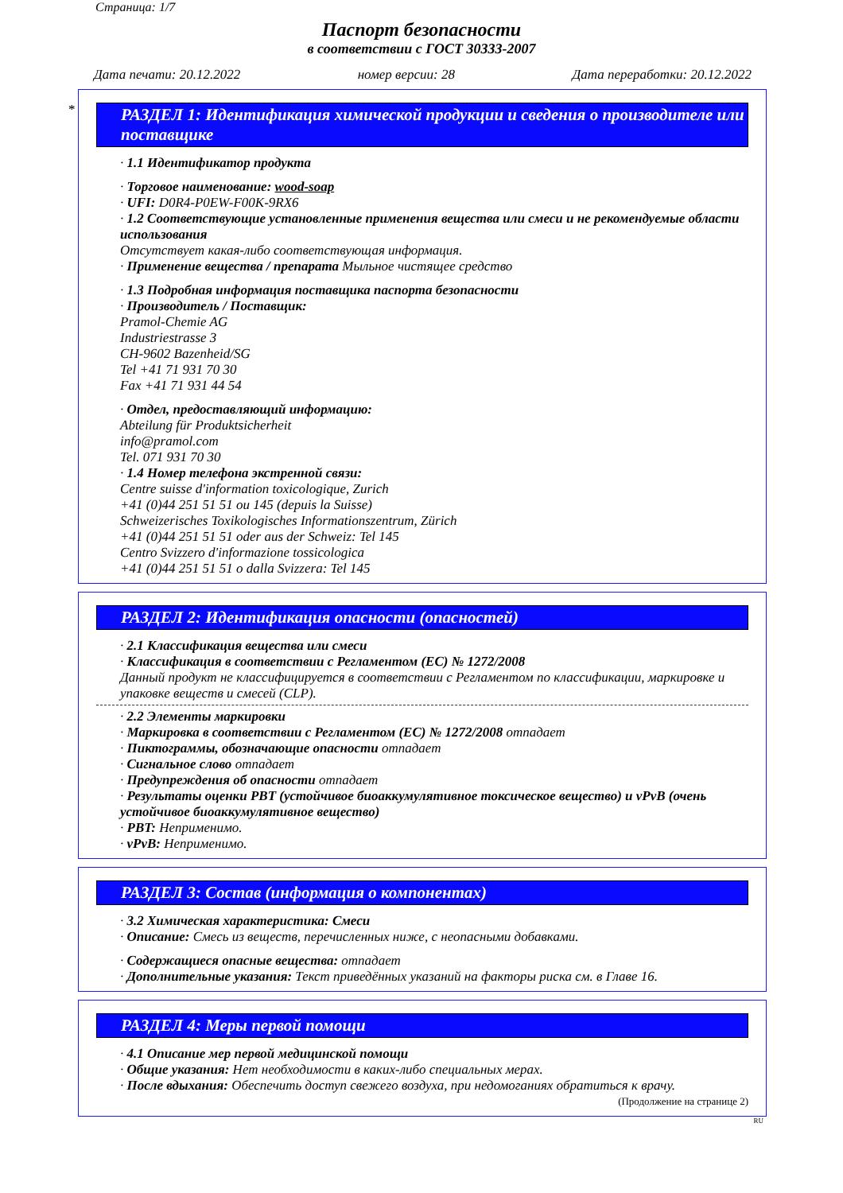Страница: 1/7
Паспорт безопасности
в соответствии с ГОСТ 30333-2007
Дата печати: 20.12.2022 номер версии: 28 Дата переработки: 20.12.2022
*
РАЗДЕЛ 1: Идентификация химической продукции и сведения о производителе или поставщике
· 1.1 Идентификатор продукта
· Торговое наименование: wood-soap
· UFI: D0R4-P0EW-F00K-9RX6
· 1.2 Соответствующие установленные применения вещества или смеси и не рекомендуемые области использования
Отсутствует какая-либо соответствующая информация.
· Применение вещества / препарата Мыльное чистящее средство
· 1.3 Подробная информация поставщика паспорта безопасности
· Производитель / Поставщик:
Pramol-Chemie AG
Industriestrasse 3
CH-9602 Bazenheid/SG
Tel +41 71 931 70 30
Fax +41 71 931 44 54
· Отдел, предоставляющий информацию:
Abteilung für Produktsicherheit
info@pramol.com
Tel. 071 931 70 30
· 1.4 Номер телефона экстренной связи:
Centre suisse d'information toxicologique, Zurich
+41 (0)44 251 51 51 ou 145 (depuis la Suisse)
Schweizerisches Toxikologisches Informationszentrum, Zürich
+41 (0)44 251 51 51 oder aus der Schweiz: Tel 145
Centro Svizzero d'informazione tossicologica
+41 (0)44 251 51 51 o dalla Svizzera: Tel 145
РАЗДЕЛ 2: Идентификация опасности (опасностей)
· 2.1 Классификация вещества или смеси
· Классификация в соответствии с Регламентом (ЕС) № 1272/2008
Данный продукт не классифицируется в соответствии с Регламентом по классификации, маркировке и упаковке веществ и смесей (CLP).
· 2.2 Элементы маркировки
· Маркировка в соответствии с Регламентом (ЕС) № 1272/2008 отпадает
· Пиктограммы, обозначающие опасности отпадает
· Сигнальное слово отпадает
· Предупреждения об опасности отпадает
· Результаты оценки PBT (устойчивое биоаккумулятивное токсическое вещество) и vPvB (очень устойчивое биоаккумулятивное вещество)
· PBT: Неприменимо.
· vPvB: Неприменимо.
РАЗДЕЛ 3: Состав (информация о компонентах)
· 3.2 Химическая характеристика: Смеси
· Описание: Смесь из веществ, перечисленных ниже, с неопасными добавками.
· Содержащиеся опасные вещества: отпадает
· Дополнительные указания: Текст приведённых указаний на факторы риска см. в Главе 16.
РАЗДЕЛ 4: Меры первой помощи
· 4.1 Описание мер первой медицинской помощи
· Общие указания: Нет необходимости в каких-либо специальных мерах.
· После вдыхания: Обеспечить доступ свежего воздуха, при недомоганиях обратиться к врачу.
(Продолжение на странице 2)
RU